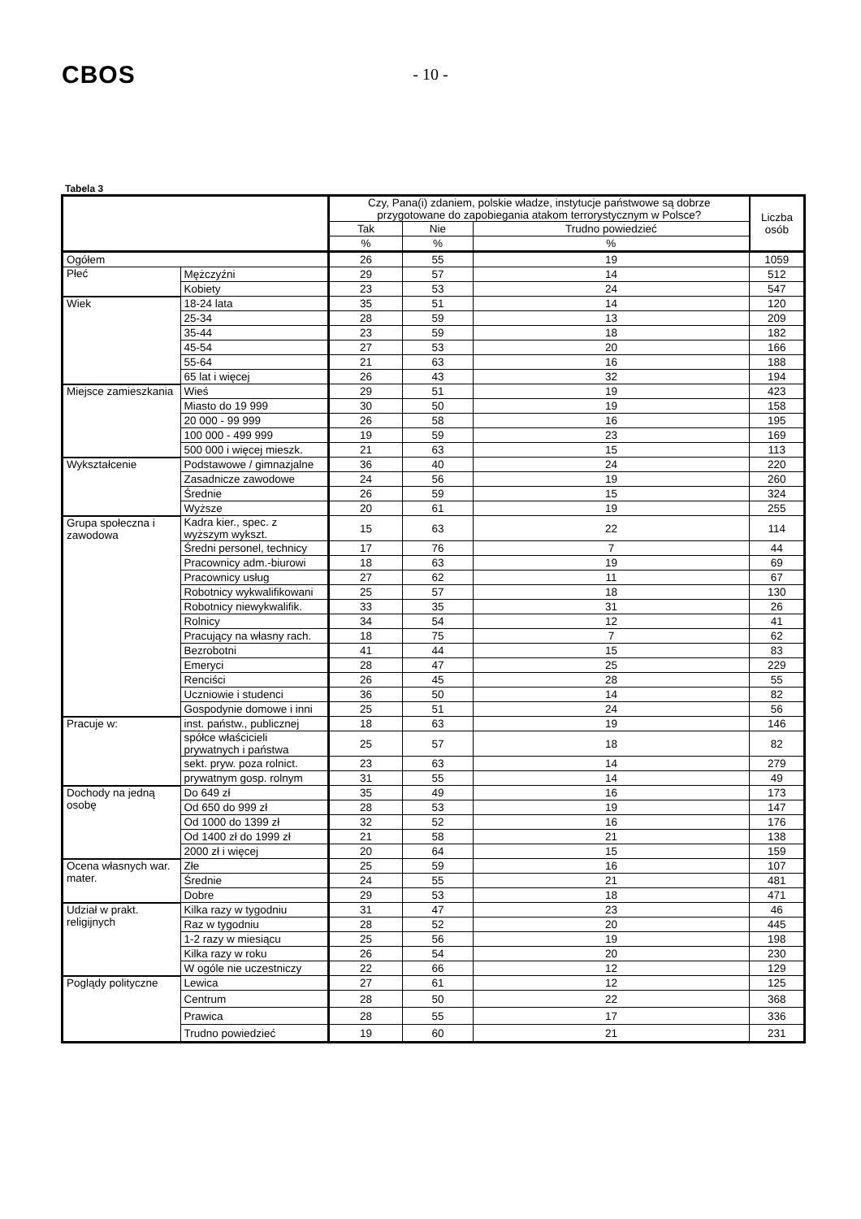CBOS
- 10 -
Tabela 3
| | | Czy, Pana(i) zdaniem, polskie władze, instytucje państwowe są dobrze przygotowane do zapobiegania atakom terrorystycznym w Polsce? | | | Liczba osób |
| --- | --- | --- | --- | --- | --- |
| | | Tak | Nie | Trudno powiedzieć | |
| | | % | % | % | |
| Ogółem | | 26 | 55 | 19 | 1059 |
| Płeć | Mężczyźni | 29 | 57 | 14 | 512 |
| | Kobiety | 23 | 53 | 24 | 547 |
| Wiek | 18-24 lata | 35 | 51 | 14 | 120 |
| | 25-34 | 28 | 59 | 13 | 209 |
| | 35-44 | 23 | 59 | 18 | 182 |
| | 45-54 | 27 | 53 | 20 | 166 |
| | 55-64 | 21 | 63 | 16 | 188 |
| | 65 lat i więcej | 26 | 43 | 32 | 194 |
| Miejsce zamieszkania | Wieś | 29 | 51 | 19 | 423 |
| | Miasto do 19 999 | 30 | 50 | 19 | 158 |
| | 20 000 - 99 999 | 26 | 58 | 16 | 195 |
| | 100 000 - 499 999 | 19 | 59 | 23 | 169 |
| | 500 000 i więcej mieszk. | 21 | 63 | 15 | 113 |
| Wykształcenie | Podstawowe / gimnazjalne | 36 | 40 | 24 | 220 |
| | Zasadnicze zawodowe | 24 | 56 | 19 | 260 |
| | Średnie | 26 | 59 | 15 | 324 |
| | Wyższe | 20 | 61 | 19 | 255 |
| Grupa społeczna i zawodowa | Kadra kier., spec. z wyższym wykszt. | 15 | 63 | 22 | 114 |
| | Średni personel, technicy | 17 | 76 | 7 | 44 |
| | Pracownicy adm.-biurowi | 18 | 63 | 19 | 69 |
| | Pracownicy usług | 27 | 62 | 11 | 67 |
| | Robotnicy wykwalifikowani | 25 | 57 | 18 | 130 |
| | Robotnicy niewykwalifik. | 33 | 35 | 31 | 26 |
| | Rolnicy | 34 | 54 | 12 | 41 |
| | Pracujący na własny rach. | 18 | 75 | 7 | 62 |
| | Bezrobotni | 41 | 44 | 15 | 83 |
| | Emeryci | 28 | 47 | 25 | 229 |
| | Renciści | 26 | 45 | 28 | 55 |
| | Uczniowie i studenci | 36 | 50 | 14 | 82 |
| | Gospodynie domowe i inni | 25 | 51 | 24 | 56 |
| Pracuje w: | inst. państw., publicznej | 18 | 63 | 19 | 146 |
| | spółce właścicieli prywatnych i państwa | 25 | 57 | 18 | 82 |
| | sekt. pryw. poza rolnict. | 23 | 63 | 14 | 279 |
| | prywatnym gosp. rolnym | 31 | 55 | 14 | 49 |
| Dochody na jedną osobę | Do 649 zł | 35 | 49 | 16 | 173 |
| | Od 650 do 999 zł | 28 | 53 | 19 | 147 |
| | Od 1000 do 1399 zł | 32 | 52 | 16 | 176 |
| | Od 1400 zł do 1999 zł | 21 | 58 | 21 | 138 |
| | 2000 zł i więcej | 20 | 64 | 15 | 159 |
| Ocena własnych war. mater. | Złe | 25 | 59 | 16 | 107 |
| | Średnie | 24 | 55 | 21 | 481 |
| | Dobre | 29 | 53 | 18 | 471 |
| Udział w prakt. religijnych | Kilka razy w tygodniu | 31 | 47 | 23 | 46 |
| | Raz w tygodniu | 28 | 52 | 20 | 445 |
| | 1-2 razy w miesiącu | 25 | 56 | 19 | 198 |
| | Kilka razy w roku | 26 | 54 | 20 | 230 |
| | W ogóle nie uczestniczy | 22 | 66 | 12 | 129 |
| Poglądy polityczne | Lewica | 27 | 61 | 12 | 125 |
| | Centrum | 28 | 50 | 22 | 368 |
| | Prawica | 28 | 55 | 17 | 336 |
| | Trudno powiedzieć | 19 | 60 | 21 | 231 |